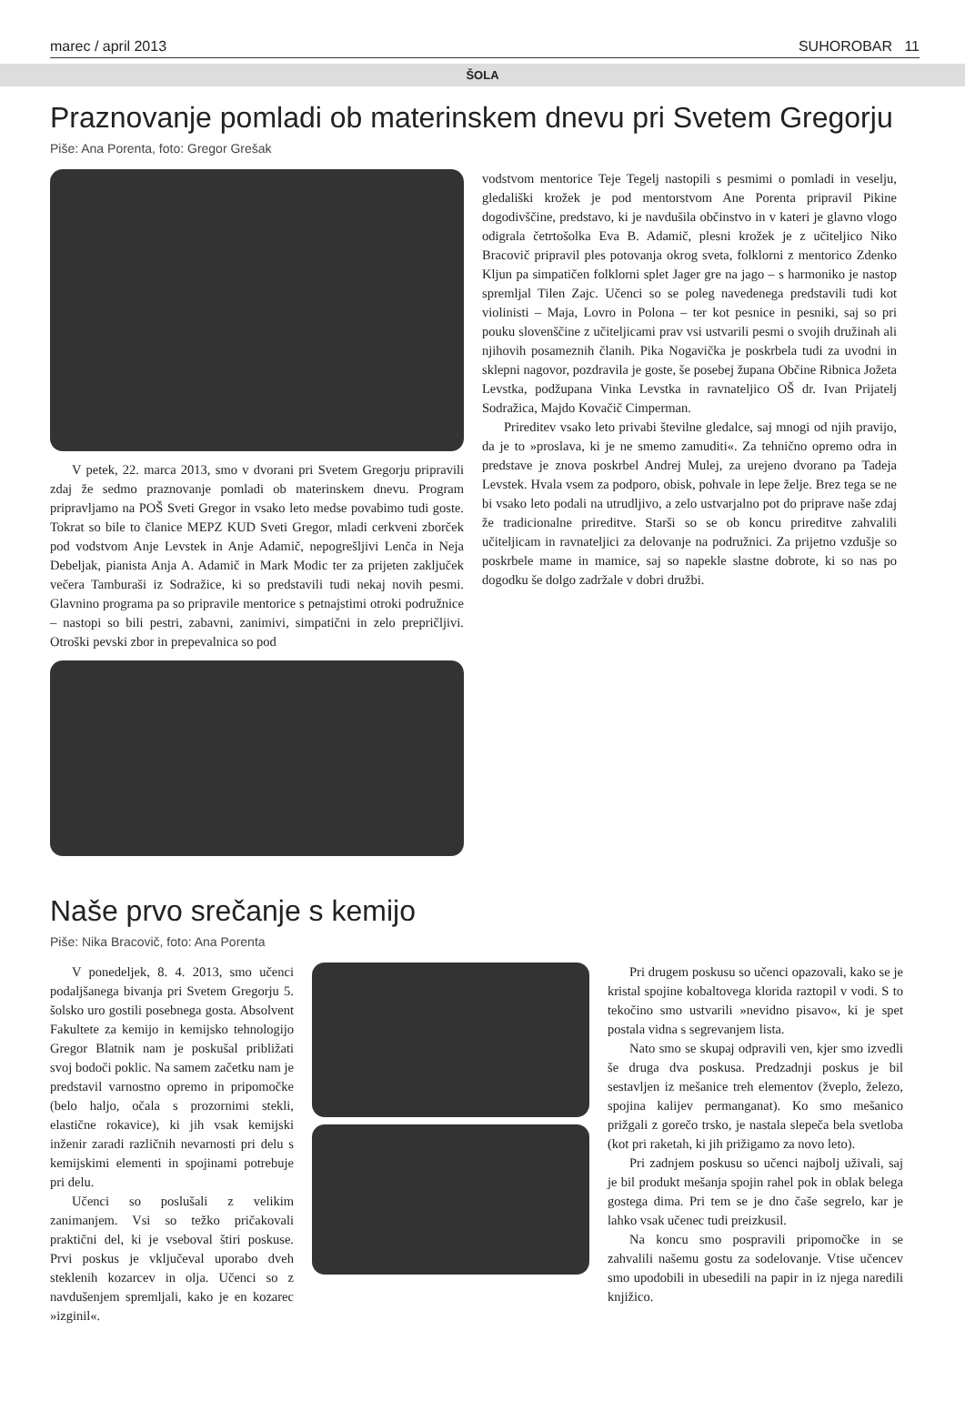marec / april 2013 SUHOROBAR 11
ŠOLA
Praznovanje pomladi ob materinskem dnevu pri Svetem Gregorju
Piše: Ana Porenta, foto: Gregor Grešak
V petek, 22. marca 2013, smo v dvorani pri Svetem Gregorju pripravili zdaj že sedmo praznovanje pomladi ob materinskem dnevu. Program pripravljamo na POŠ Sveti Gregor in vsako leto medse povabimo tudi goste. Tokrat so bile to članice MEPZ KUD Sveti Gregor, mladi cerkveni zborček pod vodstvom Anje Levstek in Anje Adamič, nepogrešljivi Lenča in Neja Debeljak, pianista Anja A. Adamič in Mark Modic ter za prijeten zaključek večera Tamburaši iz Sodražice, ki so predstavili tudi nekaj novih pesmi. Glavnino programa pa so pripravile mentorice s petnajstimi otroki podružnice – nastopi so bili pestri, zabavni, zanimivi, simpatični in zelo prepričljivi. Otroški pevski zbor in prepevalnica so pod
vodstvom mentorice Teje Tegelj nastopili s pesmimi o pomladi in veselju, gledališki krožek je pod mentorstvom Ane Porenta pripravil Pikine dogodivščine, predstavo, ki je navdušila občinstvo in v kateri je glavno vlogo odigrala četrtošolka Eva B. Adamič, plesni krožek je z učiteljico Niko Bracovič pripravil ples potovanja okrog sveta, folklorni z mentorico Zdenko Kljun pa simpatičen folklorni splet Jager gre na jago – s harmoniko je nastop spremljal Tilen Zajc. Učenci so se poleg navedenega predstavili tudi kot violinisti – Maja, Lovro in Polona – ter kot pesnice in pesniki, saj so pri pouku slovenščine z učiteljicami prav vsi ustvarili pesmi o svojih družinah ali njihovih posameznih članih. Pika Nogavička je poskrbela tudi za uvodni in sklepni nagovor, pozdravila je goste, še posebej župana Občine Ribnica Jožeta Levstka, podžupana Vinka Levstka in ravnateljico OŠ dr. Ivan Prijatelj Sodražica, Majdo Kovačič Cimperman.
Prireditev vsako leto privabi številne gledalce, saj mnogi od njih pravijo, da je to »proslava, ki je ne smemo zamuditi«. Za tehnično opremo odra in predstave je znova poskrbel Andrej Mulej, za urejeno dvorano pa Tadeja Levstek. Hvala vsem za podporo, obisk, pohvale in lepe želje. Brez tega se ne bi vsako leto podali na utrudljivo, a zelo ustvarjalno pot do priprave naše zdaj že tradicionalne prireditve. Starši so se ob koncu prireditve zahvalili učiteljicam in ravnateljici za delovanje na podružnici. Za prijetno vzdušje so poskrbele mame in mamice, saj so napekle slastne dobrote, ki so nas po dogodku še dolgo zadržale v dobri družbi.
Naše prvo srečanje s kemijo
Piše: Nika Bracovič, foto: Ana Porenta
V ponedeljek, 8. 4. 2013, smo učenci podaljšanega bivanja pri Svetem Gregorju 5. šolsko uro gostili posebnega gosta. Absolvent Fakultete za kemijo in kemijsko tehnologijo Gregor Blatnik nam je poskušal približati svoj bodoči poklic. Na samem začetku nam je predstavil varnostno opremo in pripomočke (belo haljo, očala s prozornimi stekli, elastične rokavice), ki jih vsak kemijski inženir zaradi različnih nevarnosti pri delu s kemijskimi elementi in spojinami potrebuje pri delu.
Učenci so poslušali z velikim zanimanjem. Vsi so težko pričakovali praktični del, ki je vseboval štiri poskuse. Prvi poskus je vključeval uporabo dveh steklenih kozarcev in olja. Učenci so z navdušenjem spremljali, kako je en kozarec »izginil«.
Pri drugem poskusu so učenci opazovali, kako se je kristal spojine kobaltovega klorida raztopil v vodi. S to tekočino smo ustvarili »nevidno pisavo«, ki je spet postala vidna s segrevanjem lista.
Nato smo se skupaj odpravili ven, kjer smo izvedli še druga dva poskusa. Predzadnji poskus je bil sestavljen iz mešanice treh elementov (žveplo, železo, spojina kalijev permanganat). Ko smo mešanico prižgali z gorečo trsko, je nastala slepeča bela svetloba (kot pri raketah, ki jih prižigamo za novo leto).
Pri zadnjem poskusu so učenci najbolj uživali, saj je bil produkt mešanja spojin rahel pok in oblak belega gostega dima. Pri tem se je dno čaše segrelo, kar je lahko vsak učenec tudi preizkusil.
Na koncu smo pospravili pripomočke in se zahvalili našemu gostu za sodelovanje. Vtise učencev smo upodobili in ubesedili na papir in iz njega naredili knjižico.